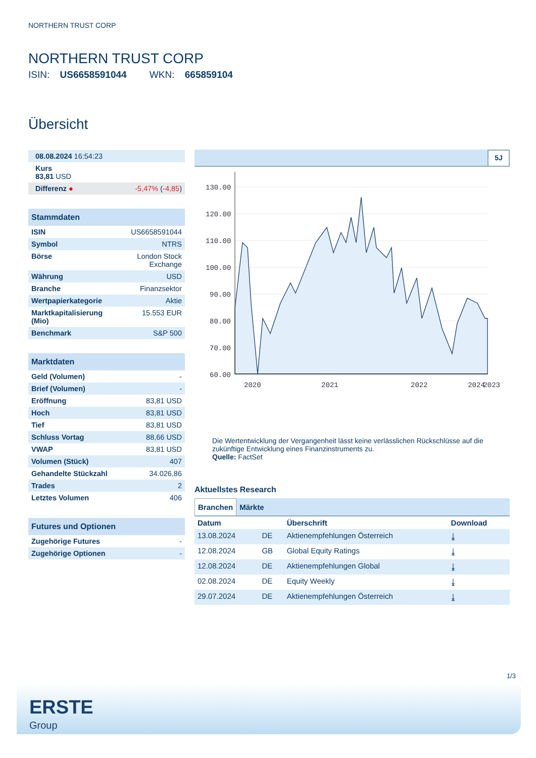NORTHERN TRUST CORP
NORTHERN TRUST CORP
ISIN: US6658591044 WKN: 665859104
Übersicht
| 08.08.2024 16:54:23 |
| Kurs 83,81 USD |
| Differenz ● -5,47% ( -4,85 ) |
| Stammdaten | |
| ISIN | US6658591044 |
| Symbol | NTRS |
| Börse | London Stock Exchange |
| Währung | USD |
| Branche | Finanzsektor |
| Wertpapierkategorie | Aktie |
| Marktkapitalisierung (Mio) | 15.553 EUR |
| Benchmark | S&P 500 |
| Marktdaten | |
| Geld (Volumen) | - |
| Brief (Volumen) | - |
| Eröffnung | 83,81 USD |
| Hoch | 83,81 USD |
| Tief | 83,81 USD |
| Schluss Vortag | 88,66 USD |
| VWAP | 83,81 USD |
| Volumen (Stück) | 407 |
| Gehandelte Stückzahl | 34.026,86 |
| Trades | 2 |
| Letztes Volumen | 406 |
| Futures und Optionen | |
| Zugehörige Futures | - |
| Zugehörige Optionen | - |
5J
130.00
120.00
110.00
100.00
90.00
80.00
70.00
60.00
2020
2021
2022
2023
2024
Die Wertentwicklung der Vergangenheit lässt keine verlässlichen Rückschlüsse auf die zukünftige Entwicklung eines Finanzinstruments zu.
Quelle: FactSet
Aktuellstes Research
Branchen Märkte
| Datum | | Überschrift | Download |
| --- | --- | --- | --- |
| 13.08.2024 | DE | Aktienempfehlungen Österreich | ⤓ |
| 12.08.2024 | GB | Global Equity Ratings | ⤓ |
| 12.08.2024 | DE | Aktienempfehlungen Global | ⤓ |
| 02.08.2024 | DE | Equity Weekly | ⤓ |
| 29.07.2024 | DE | Aktienempfehlungen Österreich | ⤓ |
1/3
ERSTE
Group